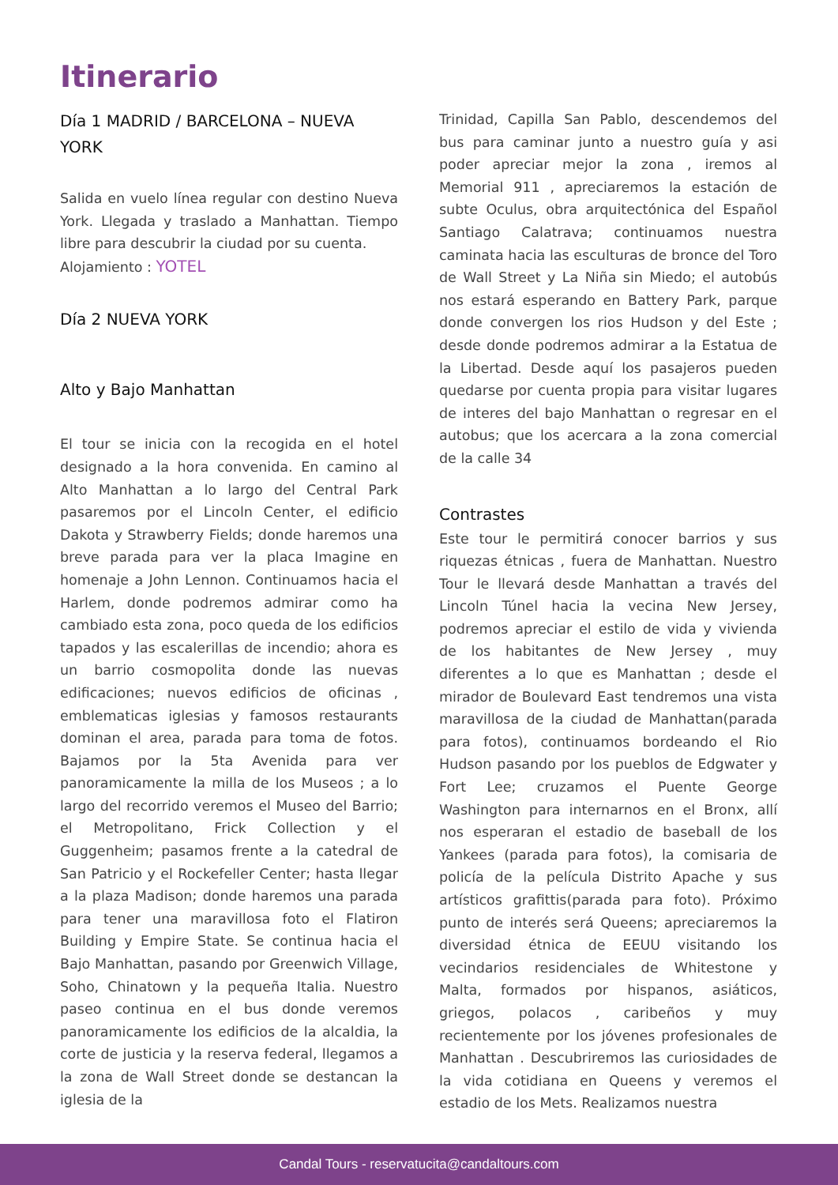Itinerario
Día 1 MADRID / BARCELONA – NUEVA YORK
Salida en vuelo línea regular con destino Nueva York. Llegada y traslado a Manhattan. Tiempo libre para descubrir la ciudad por su cuenta.
Alojamiento : YOTEL
Día 2 NUEVA YORK
Alto y Bajo Manhattan
El tour se inicia con la recogida en el hotel designado a la hora convenida. En camino al Alto Manhattan a lo largo del Central Park pasaremos por el Lincoln Center, el edificio Dakota y Strawberry Fields; donde haremos una breve parada para ver la placa Imagine en homenaje a John Lennon. Continuamos hacia el Harlem, donde podremos admirar como ha cambiado esta zona, poco queda de los edificios tapados y las escalerillas de incendio; ahora es un barrio cosmopolita donde las nuevas edificaciones; nuevos edificios de oficinas , emblematicas iglesias y famosos restaurants dominan el area, parada para toma de fotos. Bajamos por la 5ta Avenida para ver panoramicamente la milla de los Museos ; a lo largo del recorrido veremos el Museo del Barrio; el Metropolitano, Frick Collection y el Guggenheim; pasamos frente a la catedral de San Patricio y el Rockefeller Center; hasta llegar a la plaza Madison; donde haremos una parada para tener una maravillosa foto el Flatiron Building y Empire State. Se continua hacia el Bajo Manhattan, pasando por Greenwich Village, Soho, Chinatown y la pequeña Italia. Nuestro paseo continua en el bus donde veremos panoramicamente los edificios de la alcaldia, la corte de justicia y la reserva federal, llegamos a la zona de Wall Street donde se destancan la iglesia de la
Trinidad, Capilla San Pablo, descendemos del bus para caminar junto a nuestro guía y asi poder apreciar mejor la zona , iremos al Memorial 911 , apreciaremos la estación de subte Oculus, obra arquitectónica del Español Santiago Calatrava; continuamos nuestra caminata hacia las esculturas de bronce del Toro de Wall Street y La Niña sin Miedo; el autobús nos estará esperando en Battery Park, parque donde convergen los rios Hudson y del Este ; desde donde podremos admirar a la Estatua de la Libertad. Desde aquí los pasajeros pueden quedarse por cuenta propia para visitar lugares de interes del bajo Manhattan o regresar en el autobus; que los acercara a la zona comercial de la calle 34
Contrastes
Este tour le permitirá conocer barrios y sus riquezas étnicas , fuera de Manhattan. Nuestro Tour le llevará desde Manhattan a través del Lincoln Túnel hacia la vecina New Jersey, podremos apreciar el estilo de vida y vivienda de los habitantes de New Jersey , muy diferentes a lo que es Manhattan ; desde el mirador de Boulevard East tendremos una vista maravillosa de la ciudad de Manhattan(parada para fotos), continuamos bordeando el Rio Hudson pasando por los pueblos de Edgwater y Fort Lee; cruzamos el Puente George Washington para internarnos en el Bronx, allí nos esperaran el estadio de baseball de los Yankees (parada para fotos), la comisaria de policía de la película Distrito Apache y sus artísticos grafittis(parada para foto). Próximo punto de interés será Queens; apreciaremos la diversidad étnica de EEUU visitando los vecindarios residenciales de Whitestone y Malta, formados por hispanos, asiáticos, griegos, polacos , caribeños y muy recientemente por los jóvenes profesionales de Manhattan . Descubriremos las curiosidades de la vida cotidiana en Queens y veremos el estadio de los Mets. Realizamos nuestra
Candal Tours - reservatucita@candaltours.com